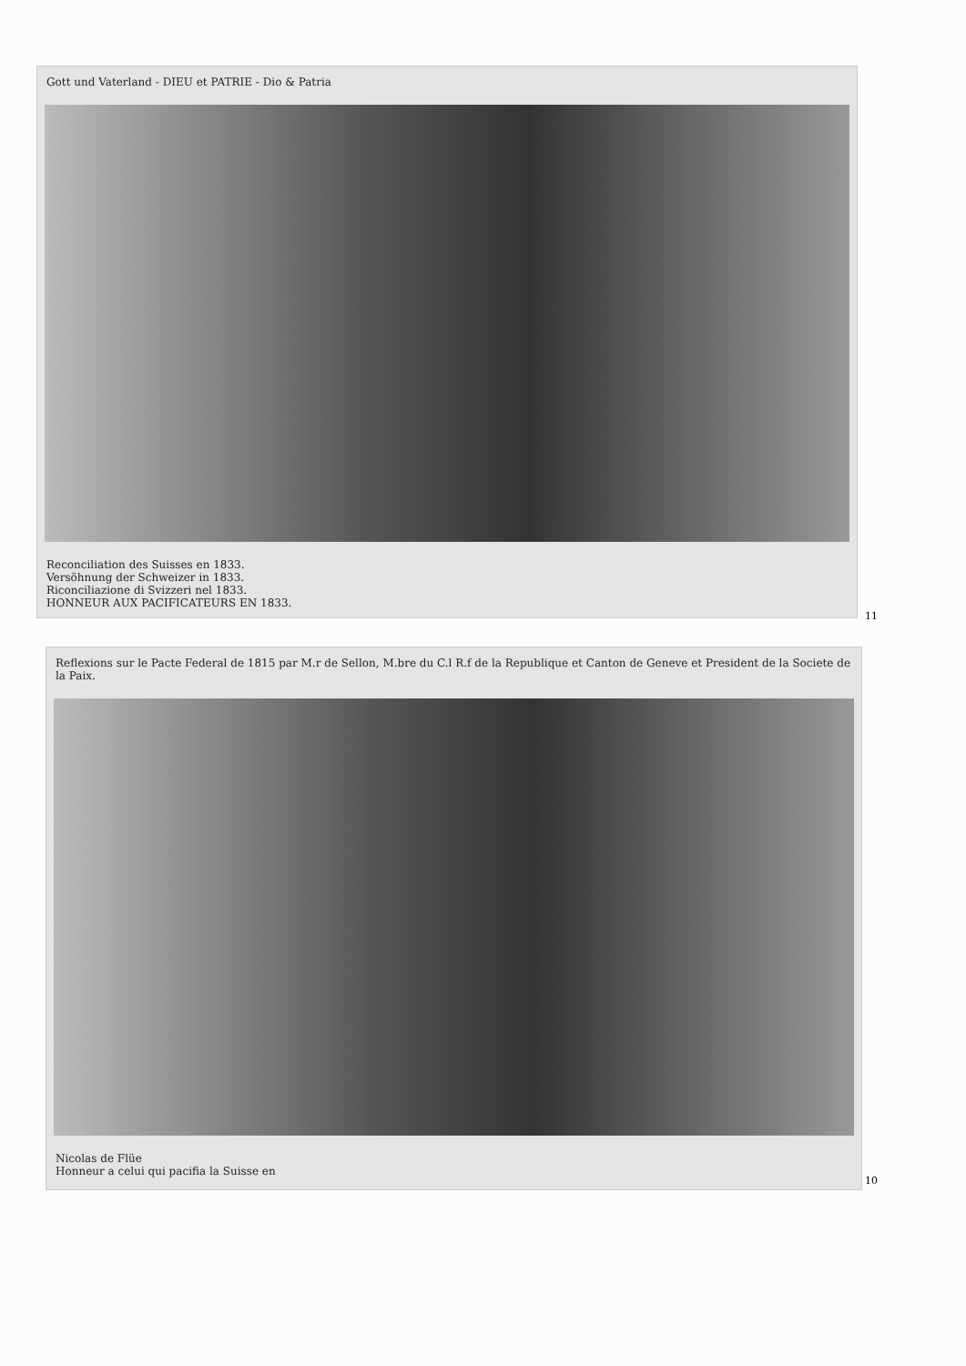Gott und Vaterland - DIEU et PATRIE - Dio & Patria
Reconciliation des Suisses en 1833.
Versöhnung der Schweizer in 1833.
Riconciliazione di Svizzeri nel 1833.
HONNEUR AUX PACIFICATEURS EN 1833.
11
Reflexions sur le Pacte Federal de 1815 par M.r de Sellon, M.bre du C.l R.f de la Republique et Canton de Geneve et President de la Societe de la Paix.
Nicolas de Flüe
Honneur a celui qui pacifia la Suisse en
10